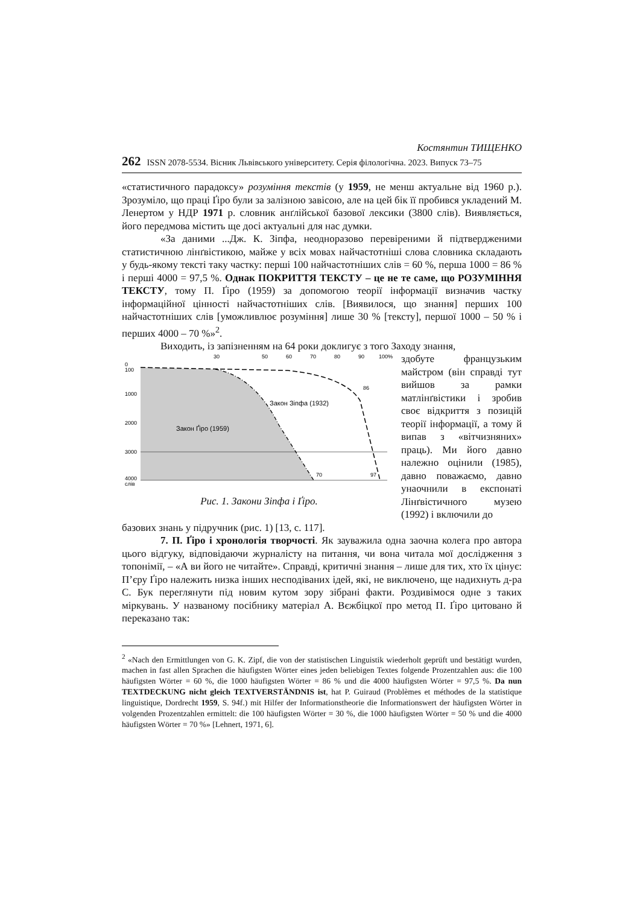Костянтин ТИЩЕНКО
262 ISSN 2078-5534. Вісник Львівського університету. Серія філологічна. 2023. Випуск 73–75
«статистичного парадоксу» розуміння текстів (у 1959, не менш актуальне від 1960 р.). Зрозуміло, що праці Ґіро були за залізною завісою, але на цей бік її пробився укладений М. Ленертом у НДР 1971 р. словник анґлійської базової лексики (3800 слів). Виявляється, його передмова містить ще досі актуальні для нас думки.
«За даними ...Дж. К. Зіпфа, неодноразово перевіреними й підтвердженими статистичною лінґвістикою, майже у всіх мовах найчастотніші слова словника складають у будь-якому тексті таку частку: перші 100 найчастотніших слів = 60 %, перша 1000 = 86 % і перші 4000 = 97,5 %. Однак ПОКРИТТЯ ТЕКСТУ – це не те саме, що РОЗУМІННЯ ТЕКСТУ, тому П. Ґіро (1959) за допомогою теорії інформації визначив частку інформаційної цінності найчастотніших слів. [Виявилося, що знання] перших 100 найчастотніших слів [уможливлює розуміння] лише 30 % [тексту], першої 1000 – 50 % і перших 4000 – 70 %»<sup>2</sup>.
Виходить, із запізненням на 64 роки доклигує з того Заходу знання,
30
50
60
70
80
90
100%
0
100
1000
2000
3000
4000
слів
Закон Ґіро (1959)
Закон Зіпфа (1932)
70
97
86
Рис. 1. Закони Зіпфа і Ґіро.
здобуте французьким майстром (він справді тут вийшов за рамки матлінґвістики і зробив своє відкриття з позицій теорії інформації, а тому й випав з «вітчизняних» праць). Ми його давно належно оцінили (1985), давно поважаємо, давно унаочнили в експонаті Лінґвістичного музею (1992) і включили до
базових знань у підручник (рис. 1) [13, с. 117].
7. П. Ґіро і хронологія творчості. Як зауважила одна заочна колега про автора цього відгуку, відповідаючи журналісту на питання, чи вона читала мої дослідження з топонімії, – «А ви його не читайте». Справді, критичні знання – лише для тих, хто їх цінує: П’єру Ґіро належить низка інших несподіваних ідей, які, не виключено, ще надихнуть д-ра С. Бук переглянути під новим кутом зору зібрані факти. Роздивімося одне з таких міркувань. У названому посібнику матеріал А. Вєжбіцкої про метод П. Ґіро цитовано й переказано так:
<sup>2</sup> «Nach den Ermittlungen von G. K. Zipf, die von der statistischen Linguistik wiederholt geprüft und bestätigt wurden, machen in fast allen Sprachen die häufigsten Wörter eines jeden beliebigen Textes folgende Prozentzahlen aus: die 100 häufigsten Wörter = 60 %, die 1000 häufigsten Wörter = 86 % und die 4000 häufigsten Wörter = 97,5 %. Da nun TEXTDECKUNG nicht gleich TEXTVERSTÄNDNIS ist, hat P. Guiraud (Problèmes et méthodes de la statistique linguistique, Dordrecht 1959, S. 94f.) mit Hilfer der Informationstheorie die Informationswert der häufigsten Wörter in volgenden Prozentzahlen ermittelt: die 100 häufigsten Wörter = 30 %, die 1000 häufigsten Wörter = 50 % und die 4000 häufigsten Wörter = 70 %» [Lehnert, 1971, 6].